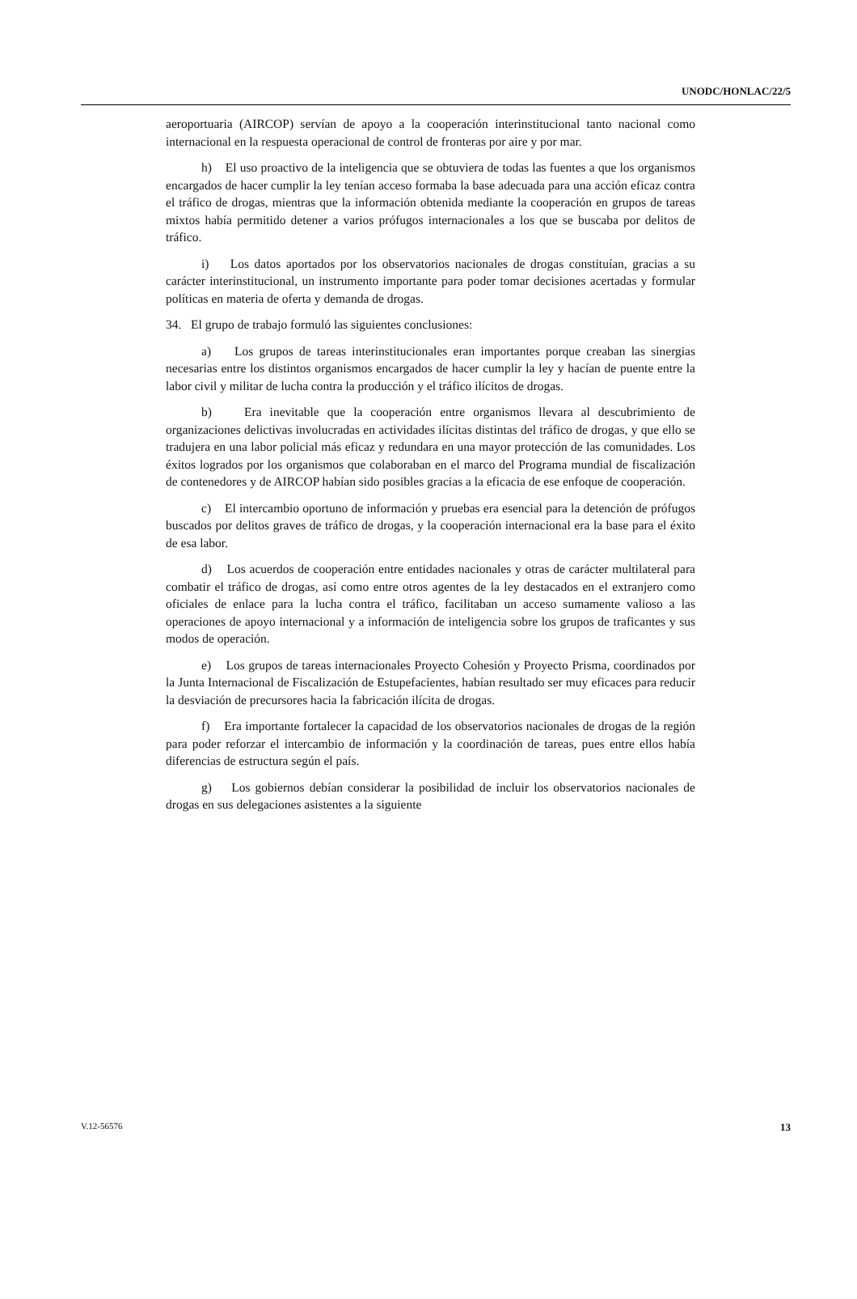UNODC/HONLAC/22/5
aeroportuaria (AIRCOP) servían de apoyo a la cooperación interinstitucional tanto nacional como internacional en la respuesta operacional de control de fronteras por aire y por mar.
h) El uso proactivo de la inteligencia que se obtuviera de todas las fuentes a que los organismos encargados de hacer cumplir la ley tenían acceso formaba la base adecuada para una acción eficaz contra el tráfico de drogas, mientras que la información obtenida mediante la cooperación en grupos de tareas mixtos había permitido detener a varios prófugos internacionales a los que se buscaba por delitos de tráfico.
i) Los datos aportados por los observatorios nacionales de drogas constituían, gracias a su carácter interinstitucional, un instrumento importante para poder tomar decisiones acertadas y formular políticas en materia de oferta y demanda de drogas.
34. El grupo de trabajo formuló las siguientes conclusiones:
a) Los grupos de tareas interinstitucionales eran importantes porque creaban las sinergias necesarias entre los distintos organismos encargados de hacer cumplir la ley y hacían de puente entre la labor civil y militar de lucha contra la producción y el tráfico ilícitos de drogas.
b) Era inevitable que la cooperación entre organismos llevara al descubrimiento de organizaciones delictivas involucradas en actividades ilícitas distintas del tráfico de drogas, y que ello se tradujera en una labor policial más eficaz y redundara en una mayor protección de las comunidades. Los éxitos logrados por los organismos que colaboraban en el marco del Programa mundial de fiscalización de contenedores y de AIRCOP habían sido posibles gracias a la eficacia de ese enfoque de cooperación.
c) El intercambio oportuno de información y pruebas era esencial para la detención de prófugos buscados por delitos graves de tráfico de drogas, y la cooperación internacional era la base para el éxito de esa labor.
d) Los acuerdos de cooperación entre entidades nacionales y otras de carácter multilateral para combatir el tráfico de drogas, así como entre otros agentes de la ley destacados en el extranjero como oficiales de enlace para la lucha contra el tráfico, facilitaban un acceso sumamente valioso a las operaciones de apoyo internacional y a información de inteligencia sobre los grupos de traficantes y sus modos de operación.
e) Los grupos de tareas internacionales Proyecto Cohesión y Proyecto Prisma, coordinados por la Junta Internacional de Fiscalización de Estupefacientes, habían resultado ser muy eficaces para reducir la desviación de precursores hacia la fabricación ilícita de drogas.
f) Era importante fortalecer la capacidad de los observatorios nacionales de drogas de la región para poder reforzar el intercambio de información y la coordinación de tareas, pues entre ellos había diferencias de estructura según el país.
g) Los gobiernos debían considerar la posibilidad de incluir los observatorios nacionales de drogas en sus delegaciones asistentes a la siguiente
V.12-56576 13